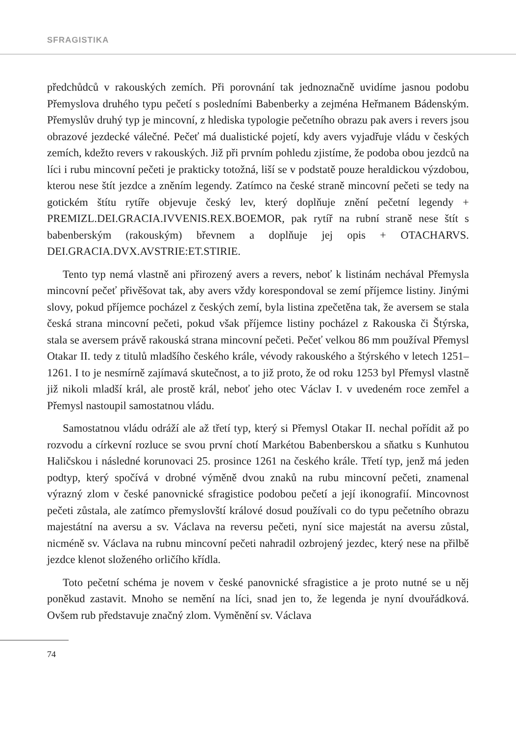SFRAGISTIKA
předchůdců v rakouských zemích. Při porovnání tak jednoznačně uvidíme jasnou podobu Přemyslova druhého typu pečetí s posledními Babenberky a zejména Heřmanem Bádenským. Přemyslův druhý typ je mincovní, z hlediska typologie pečetního obrazu pak avers i revers jsou obrazové jezdecké válečné. Pečeť má dualistické pojetí, kdy avers vyjadřuje vládu v českých zemích, kdežto revers v rakouských. Již při prvním pohledu zjistíme, že podoba obou jezdců na líci i rubu mincovní pečeti je prakticky totožná, liší se v podstatě pouze heraldickou výzdobou, kterou nese štít jezdce a zněním legendy. Zatímco na české straně mincovní pečeti se tedy na gotickém štítu rytíře objevuje český lev, který doplňuje znění pečetní legendy + PREMIZL.DEI.GRACIA.IVVENIS.REX.BOEMOR, pak rytíř na rubní straně nese štít s babenberským (rakouským) břevnem a doplňuje jej opis + OTACHARVS. DEI.GRACIA.DVX.AVSTRIE:ET.STIRIE.
Tento typ nemá vlastně ani přirozený avers a revers, neboť k listinám nechával Přemysla mincovní pečeť přivěšovat tak, aby avers vždy korespondoval se zemí příjemce listiny. Jinými slovy, pokud příjemce pocházel z českých zemí, byla listina zpečetěna tak, že aversem se stala česká strana mincovní pečeti, pokud však příjemce listiny pocházel z Rakouska či Štýrska, stala se aversem právě rakouská strana mincovní pečeti. Pečeť velkou 86 mm používal Přemysl Otakar II. tedy z titulů mladšího českého krále, vévody rakouského a štýrského v letech 1251–1261. I to je nesmírně zajímavá skutečnost, a to již proto, že od roku 1253 byl Přemysl vlastně již nikoli mladší král, ale prostě král, neboť jeho otec Václav I. v uvedeném roce zemřel a Přemysl nastoupil samostatnou vládu.
Samostatnou vládu odráží ale až třetí typ, který si Přemysl Otakar II. nechal pořídit až po rozvodu a církevní rozluce se svou první chotí Markétou Babenberskou a sňatku s Kunhutou Haličskou i následné korunovaci 25. prosince 1261 na českého krále. Třetí typ, jenž má jeden podtyp, který spočívá v drobné výměně dvou znaků na rubu mincovní pečeti, znamenal výrazný zlom v české panovnické sfragistice podobou pečetí a její ikonografií. Mincovnost pečeti zůstala, ale zatímco přemyslovští králové dosud používali co do typu pečetního obrazu majestátní na aversu a sv. Václava na reversu pečeti, nyní sice majestát na aversu zůstal, nicméně sv. Václava na rubnu mincovní pečeti nahradil ozbrojený jezdec, který nese na přilbě jezdce klenot složeného orličího křídla.
Toto pečetní schéma je novem v české panovnické sfragistice a je proto nutné se u něj poněkud zastavit. Mnoho se nemění na líci, snad jen to, že legenda je nyní dvouřádková. Ovšem rub představuje značný zlom. Vyměnění sv. Václava
74